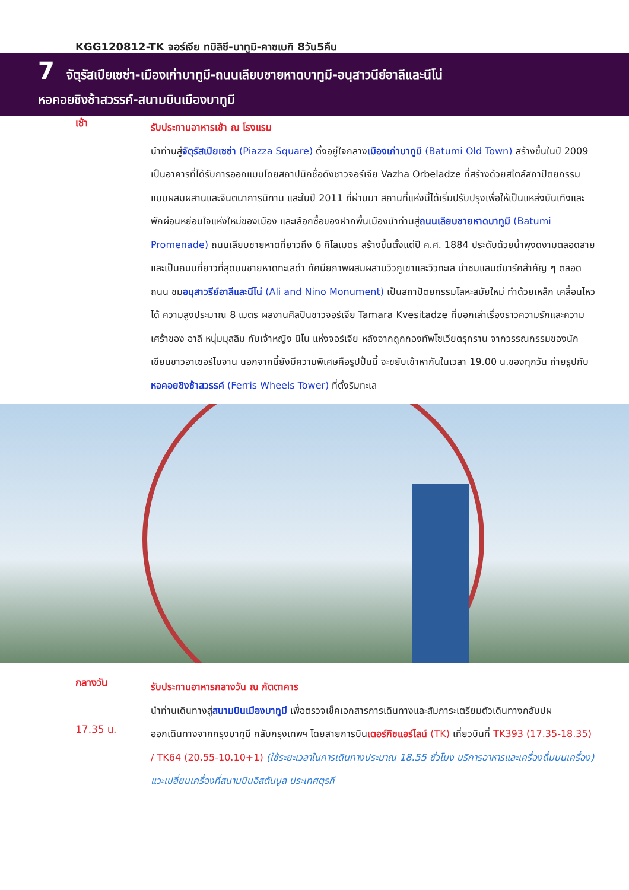KGG120812-TK จอร์เจีย ทบิลิซี-บาทูมิ-คาซเบกิ 8วัน5คืน
7 จัตุรัสเปียเซซ่า-เมืองเก่าบาทูมี-ถนนเลียบชายหาดบาทูมี-อนุสาวนีย์อาลีและนีโน่
หอคอยชิงช้าสวรรค์-สนามบินเมืองบาทูมี
เช้า
รับประทานอาหารเช้า ณ โรงแรม
นำท่านสู่จัตุรัสเปียเซซ่า (Piazza Square) ตั้งอยู่ใจกลางเมืองเก่าบาทูมี (Batumi Old Town) สร้างขึ้นในปี 2009 เป็นอาคารที่ได้รับการออกแบบโดยสถาปนิกชื่อดังชาวจอร์เจีย Vazha Orbeladze ที่สร้างด้วยสไตล์สถาปัตยกรรมแบบผสมผสานและจินตนาการนิทาน และในปี 2011 ที่ผ่านมา สถานที่แห่งนี้ได้เริ่มปรับปรุงเพื่อให้เป็นแหล่งบันเทิงและพักผ่อนหย่อนใจแห่งใหม่ของเมือง และเลือกซื้อของฝากพื้นเมืองนำท่านสู่ถนนเลียบชายหาดบาทูมี (Batumi Promenade) ถนนเลียบชายหาดที่ยาวถึง 6 กิโลเมตร สร้างขึ้นตั้งแต่ปี ค.ศ. 1884 ประดับด้วยน้ำพุงดงามตลอดสาย และเป็นถนนที่ยาวที่สุดบนชายหาดทะเลดำ ทัศนียภาพผสมผสานวิวภูเขาและวิวทะเล นำชมแลนด์มาร์คสำคัญ ๆ ตลอดถนน ชมอนุสาวรีย์อาลีและนีโน่ (Ali and Nino Monument) เป็นสถาปัตยกรรมโลหะสมัยใหม่ ทำด้วยเหล็ก เคลื่อนไหวได้ ความสูงประมาณ 8 เมตร ผลงานศิลปินชาวจอร์เจีย Tamara Kvesitadze ที่บอกเล่าเรื่องราวความรักและความเศร้าของ อาลี หนุ่มมุสลิม กับเจ้าหญิง นิโน แห่งจอร์เจีย หลังจากถูกกองทัพโซเวียตรุกราน จากวรรณกรรมของนักเขียนชาวอาเซอร์ไบจาน นอกจากนี้ยังมีความพิเศษคือรูปปั้นนี้ จะขยับเข้าหากันในเวลา 19.00 น.ของทุกวัน ถ่ายรูปกับ หอคอยชิงช้าสวรรค์ (Ferris Wheels Tower) ที่ตั้งริมทะเล
กลางวัน
รับประทานอาหารกลางวัน ณ ภัตตาคาร
นำท่านเดินทางสู่สนามบินเมืองบาทูมี เพื่อตรวจเช็คเอกสารการเดินทางและสัมภาระเตรียมตัวเดินทางกลับปผ
17.35 น.
ออกเดินทางจากกรุงบาทูมี กลับกรุงเทพฯ โดยสายการบินเตอร์กิชแอร์ไลน์ (TK) เที่ยวบินที่ TK393 (17.35-18.35) / TK64 (20.55-10.10+1) (ใช้ระยะเวลาในการเดินทางประมาณ 18.55 ชั่วโมง บริการอาหารและเครื่องดื่มบนเครื่อง) แวะเปลี่ยนเครื่องที่สนามบินอิสตันบูล ประเทศตุรกี